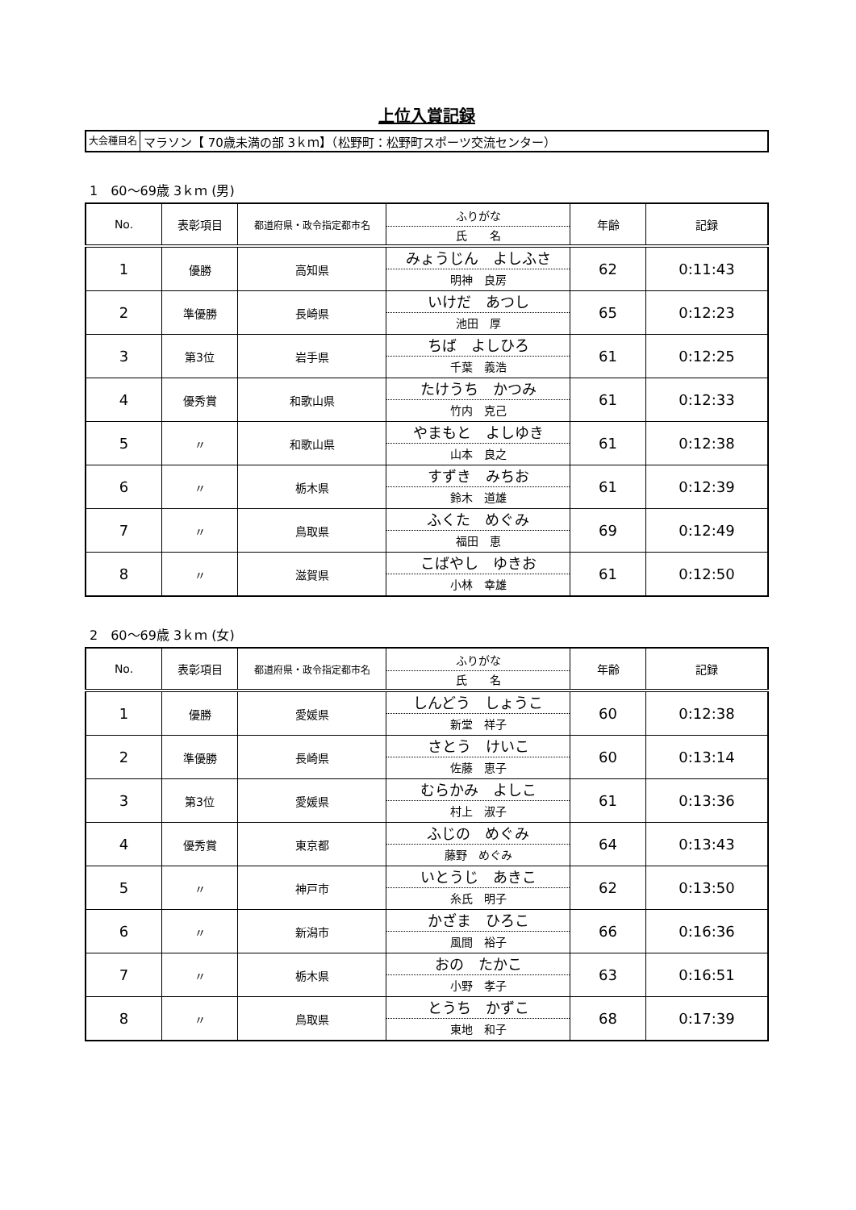上位入賞記録
大会種目名 マラソン【 70歳未満の部 3ｋｍ】（松野町：松野町スポーツ交流センター）
1　60～69歳 3ｋｍ (男)
| No. | 表彰項目 | 都道府県・政令指定都市名 | ふりがな 氏 名 | 年齢 | 記録 |
| --- | --- | --- | --- | --- | --- |
| 1 | 優勝 | 高知県 | みょうじん よしふさ 明神 良房 | 62 | 0:11:43 |
| 2 | 準優勝 | 長崎県 | いけだ あつし 池田 厚 | 65 | 0:12:23 |
| 3 | 第3位 | 岩手県 | ちば よしひろ 千葉 義浩 | 61 | 0:12:25 |
| 4 | 優秀賞 | 和歌山県 | たけうち かつみ 竹内 克己 | 61 | 0:12:33 |
| 5 | 〃 | 和歌山県 | やまもと よしゆき 山本 良之 | 61 | 0:12:38 |
| 6 | 〃 | 栃木県 | すずき みちお 鈴木 道雄 | 61 | 0:12:39 |
| 7 | 〃 | 鳥取県 | ふくた めぐみ 福田 恵 | 69 | 0:12:49 |
| 8 | 〃 | 滋賀県 | こばやし ゆきお 小林 幸雄 | 61 | 0:12:50 |
2　60～69歳 3ｋｍ (女)
| No. | 表彰項目 | 都道府県・政令指定都市名 | ふりがな 氏 名 | 年齢 | 記録 |
| --- | --- | --- | --- | --- | --- |
| 1 | 優勝 | 愛媛県 | しんどう しょうこ 新堂 祥子 | 60 | 0:12:38 |
| 2 | 準優勝 | 長崎県 | さとう けいこ 佐藤 恵子 | 60 | 0:13:14 |
| 3 | 第3位 | 愛媛県 | むらかみ よしこ 村上 淑子 | 61 | 0:13:36 |
| 4 | 優秀賞 | 東京都 | ふじの めぐみ 藤野 めぐみ | 64 | 0:13:43 |
| 5 | 〃 | 神戸市 | いとうじ あきこ 糸氏 明子 | 62 | 0:13:50 |
| 6 | 〃 | 新潟市 | かざま ひろこ 風間 裕子 | 66 | 0:16:36 |
| 7 | 〃 | 栃木県 | おの たかこ 小野 孝子 | 63 | 0:16:51 |
| 8 | 〃 | 鳥取県 | とうち かずこ 東地 和子 | 68 | 0:17:39 |